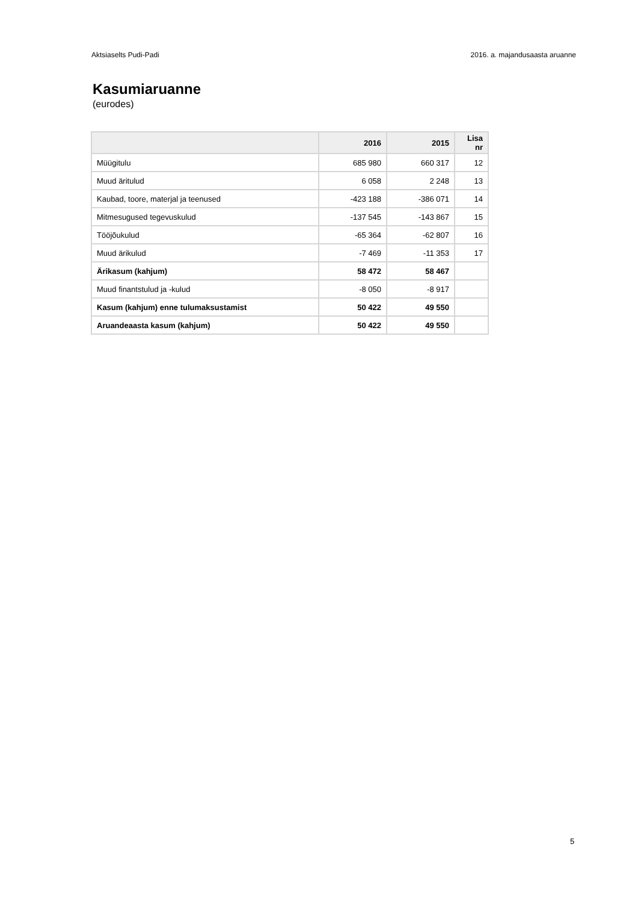Aktsiaselts Pudi-Padi 2016. a. majandusaasta aruanne
Kasumiaruanne
(eurodes)
| | 2016 | 2015 | Lisa nr |
| --- | --- | --- | --- |
| Müügitulu | 685 980 | 660 317 | 12 |
| Muud äritulud | 6 058 | 2 248 | 13 |
| Kaubad, toore, materjal ja teenused | -423 188 | -386 071 | 14 |
| Mitmesugused tegevuskulud | -137 545 | -143 867 | 15 |
| Tööjõukulud | -65 364 | -62 807 | 16 |
| Muud ärikulud | -7 469 | -11 353 | 17 |
| Ärikasum (kahjum) | 58 472 | 58 467 | |
| Muud finantstulud ja -kulud | -8 050 | -8 917 | |
| Kasum (kahjum) enne tulumaksustamist | 50 422 | 49 550 | |
| Aruandeaasta kasum (kahjum) | 50 422 | 49 550 | |
5